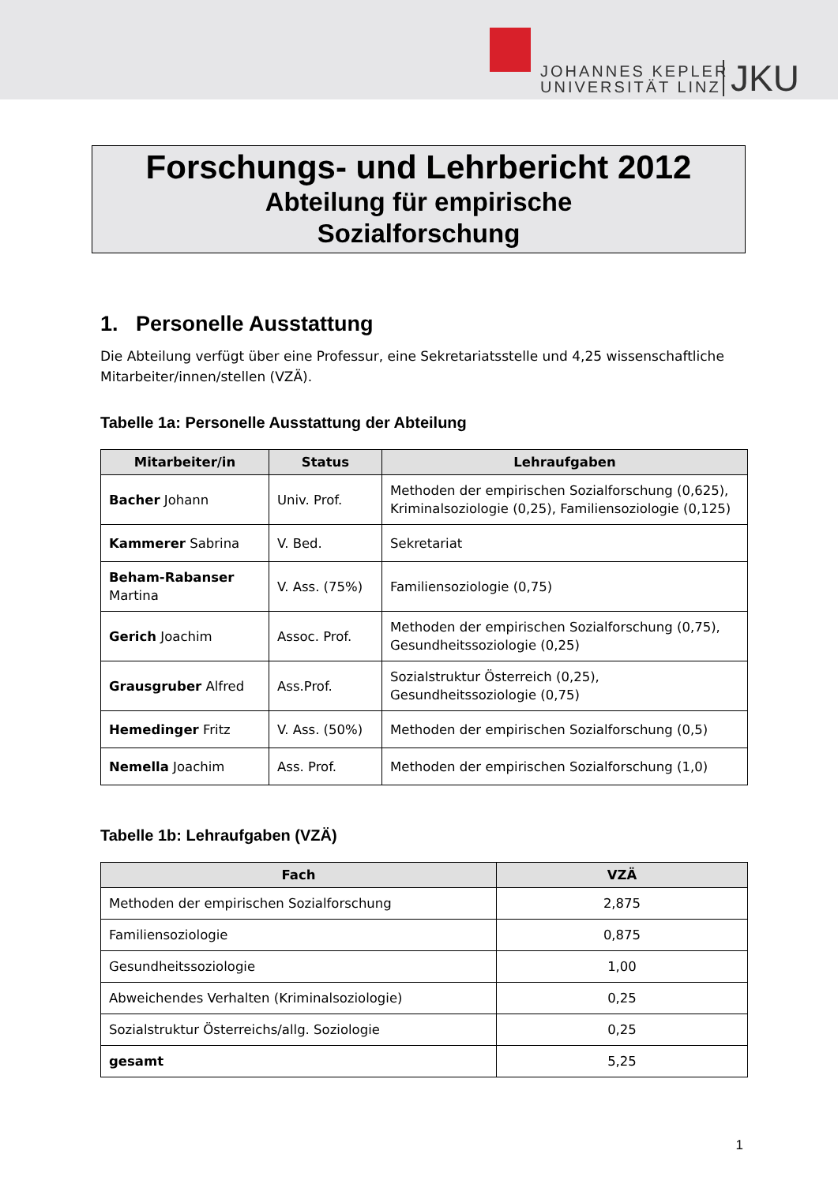JOHANNES KEPLER
UNIVERSITÄT LINZ
JKU
Forschungs- und Lehrbericht 2012
Abteilung für empirische
Sozialforschung
1. Personelle Ausstattung
Die Abteilung verfügt über eine Professur, eine Sekretariatsstelle und 4,25 wissenschaftliche Mitarbeiter/innen/stellen (VZÄ).
Tabelle 1a: Personelle Ausstattung der Abteilung
| Mitarbeiter/in | Status | Lehraufgaben |
| --- | --- | --- |
| Bacher Johann | Univ. Prof. | Methoden der empirischen Sozialforschung (0,625), Kriminalsoziologie (0,25), Familiensoziologie (0,125) |
| Kammerer Sabrina | V. Bed. | Sekretariat |
| Beham-Rabanser Martina | V. Ass. (75%) | Familiensoziologie (0,75) |
| Gerich Joachim | Assoc. Prof. | Methoden der empirischen Sozialforschung (0,75), Gesundheitssoziologie (0,25) |
| Grausgruber Alfred | Ass.Prof. | Sozialstruktur Österreich (0,25), Gesundheitssoziologie (0,75) |
| Hemedinger Fritz | V. Ass. (50%) | Methoden der empirischen Sozialforschung (0,5) |
| Nemella Joachim | Ass. Prof. | Methoden der empirischen Sozialforschung (1,0) |
Tabelle 1b: Lehraufgaben (VZÄ)
| Fach | VZÄ |
| --- | --- |
| Methoden der empirischen Sozialforschung | 2,875 |
| Familiensoziologie | 0,875 |
| Gesundheitssoziologie | 1,00 |
| Abweichendes Verhalten (Kriminalsoziologie) | 0,25 |
| Sozialstruktur Österreichs/allg. Soziologie | 0,25 |
| gesamt | 5,25 |
1